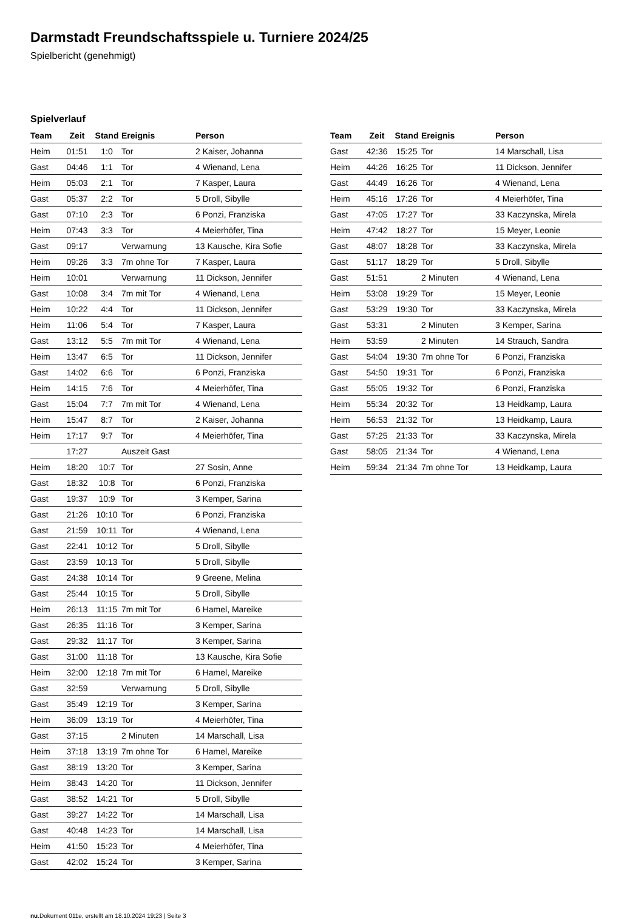Darmstadt Freundschaftsspiele u. Turniere 2024/25
Spielbericht (genehmigt)
Spielverlauf
| Team | Zeit | Stand | Ereignis | Person |
| --- | --- | --- | --- | --- |
| Heim | 01:51 | 1:0 | Tor | 2 Kaiser, Johanna |
| Gast | 04:46 | 1:1 | Tor | 4 Wienand, Lena |
| Heim | 05:03 | 2:1 | Tor | 7 Kasper, Laura |
| Gast | 05:37 | 2:2 | Tor | 5 Droll, Sibylle |
| Gast | 07:10 | 2:3 | Tor | 6 Ponzi, Franziska |
| Heim | 07:43 | 3:3 | Tor | 4 Meierhöfer, Tina |
| Gast | 09:17 | | Verwarnung | 13 Kausche, Kira Sofie |
| Heim | 09:26 | 3:3 | 7m ohne Tor | 7 Kasper, Laura |
| Heim | 10:01 | | Verwarnung | 11 Dickson, Jennifer |
| Gast | 10:08 | 3:4 | 7m mit Tor | 4 Wienand, Lena |
| Heim | 10:22 | 4:4 | Tor | 11 Dickson, Jennifer |
| Heim | 11:06 | 5:4 | Tor | 7 Kasper, Laura |
| Gast | 13:12 | 5:5 | 7m mit Tor | 4 Wienand, Lena |
| Heim | 13:47 | 6:5 | Tor | 11 Dickson, Jennifer |
| Gast | 14:02 | 6:6 | Tor | 6 Ponzi, Franziska |
| Heim | 14:15 | 7:6 | Tor | 4 Meierhöfer, Tina |
| Gast | 15:04 | 7:7 | 7m mit Tor | 4 Wienand, Lena |
| Heim | 15:47 | 8:7 | Tor | 2 Kaiser, Johanna |
| Heim | 17:17 | 9:7 | Tor | 4 Meierhöfer, Tina |
| | 17:27 | | Auszeit Gast | |
| Heim | 18:20 | 10:7 | Tor | 27 Sosin, Anne |
| Gast | 18:32 | 10:8 | Tor | 6 Ponzi, Franziska |
| Gast | 19:37 | 10:9 | Tor | 3 Kemper, Sarina |
| Gast | 21:26 | 10:10 | Tor | 6 Ponzi, Franziska |
| Gast | 21:59 | 10:11 | Tor | 4 Wienand, Lena |
| Gast | 22:41 | 10:12 | Tor | 5 Droll, Sibylle |
| Gast | 23:59 | 10:13 | Tor | 5 Droll, Sibylle |
| Gast | 24:38 | 10:14 | Tor | 9 Greene, Melina |
| Gast | 25:44 | 10:15 | Tor | 5 Droll, Sibylle |
| Heim | 26:13 | 11:15 | 7m mit Tor | 6 Hamel, Mareike |
| Gast | 26:35 | 11:16 | Tor | 3 Kemper, Sarina |
| Gast | 29:32 | 11:17 | Tor | 3 Kemper, Sarina |
| Gast | 31:00 | 11:18 | Tor | 13 Kausche, Kira Sofie |
| Heim | 32:00 | 12:18 | 7m mit Tor | 6 Hamel, Mareike |
| Gast | 32:59 | | Verwarnung | 5 Droll, Sibylle |
| Gast | 35:49 | 12:19 | Tor | 3 Kemper, Sarina |
| Heim | 36:09 | 13:19 | Tor | 4 Meierhöfer, Tina |
| Gast | 37:15 | | 2 Minuten | 14 Marschall, Lisa |
| Heim | 37:18 | 13:19 | 7m ohne Tor | 6 Hamel, Mareike |
| Gast | 38:19 | 13:20 | Tor | 3 Kemper, Sarina |
| Heim | 38:43 | 14:20 | Tor | 11 Dickson, Jennifer |
| Gast | 38:52 | 14:21 | Tor | 5 Droll, Sibylle |
| Gast | 39:27 | 14:22 | Tor | 14 Marschall, Lisa |
| Gast | 40:48 | 14:23 | Tor | 14 Marschall, Lisa |
| Heim | 41:50 | 15:23 | Tor | 4 Meierhöfer, Tina |
| Gast | 42:02 | 15:24 | Tor | 3 Kemper, Sarina |
| Team | Zeit | Stand | Ereignis | Person |
| --- | --- | --- | --- | --- |
| Gast | 42:36 | 15:25 | Tor | 14 Marschall, Lisa |
| Heim | 44:26 | 16:25 | Tor | 11 Dickson, Jennifer |
| Gast | 44:49 | 16:26 | Tor | 4 Wienand, Lena |
| Heim | 45:16 | 17:26 | Tor | 4 Meierhöfer, Tina |
| Gast | 47:05 | 17:27 | Tor | 33 Kaczynska, Mirela |
| Heim | 47:42 | 18:27 | Tor | 15 Meyer, Leonie |
| Gast | 48:07 | 18:28 | Tor | 33 Kaczynska, Mirela |
| Gast | 51:17 | 18:29 | Tor | 5 Droll, Sibylle |
| Gast | 51:51 | | 2 Minuten | 4 Wienand, Lena |
| Heim | 53:08 | 19:29 | Tor | 15 Meyer, Leonie |
| Gast | 53:29 | 19:30 | Tor | 33 Kaczynska, Mirela |
| Gast | 53:31 | | 2 Minuten | 3 Kemper, Sarina |
| Heim | 53:59 | | 2 Minuten | 14 Strauch, Sandra |
| Gast | 54:04 | 19:30 | 7m ohne Tor | 6 Ponzi, Franziska |
| Gast | 54:50 | 19:31 | Tor | 6 Ponzi, Franziska |
| Gast | 55:05 | 19:32 | Tor | 6 Ponzi, Franziska |
| Heim | 55:34 | 20:32 | Tor | 13 Heidkamp, Laura |
| Heim | 56:53 | 21:32 | Tor | 13 Heidkamp, Laura |
| Gast | 57:25 | 21:33 | Tor | 33 Kaczynska, Mirela |
| Gast | 58:05 | 21:34 | Tor | 4 Wienand, Lena |
| Heim | 59:34 | 21:34 | 7m ohne Tor | 13 Heidkamp, Laura |
nu.Dokument 011e, erstellt am 18.10.2024 19:23 | Seite 3